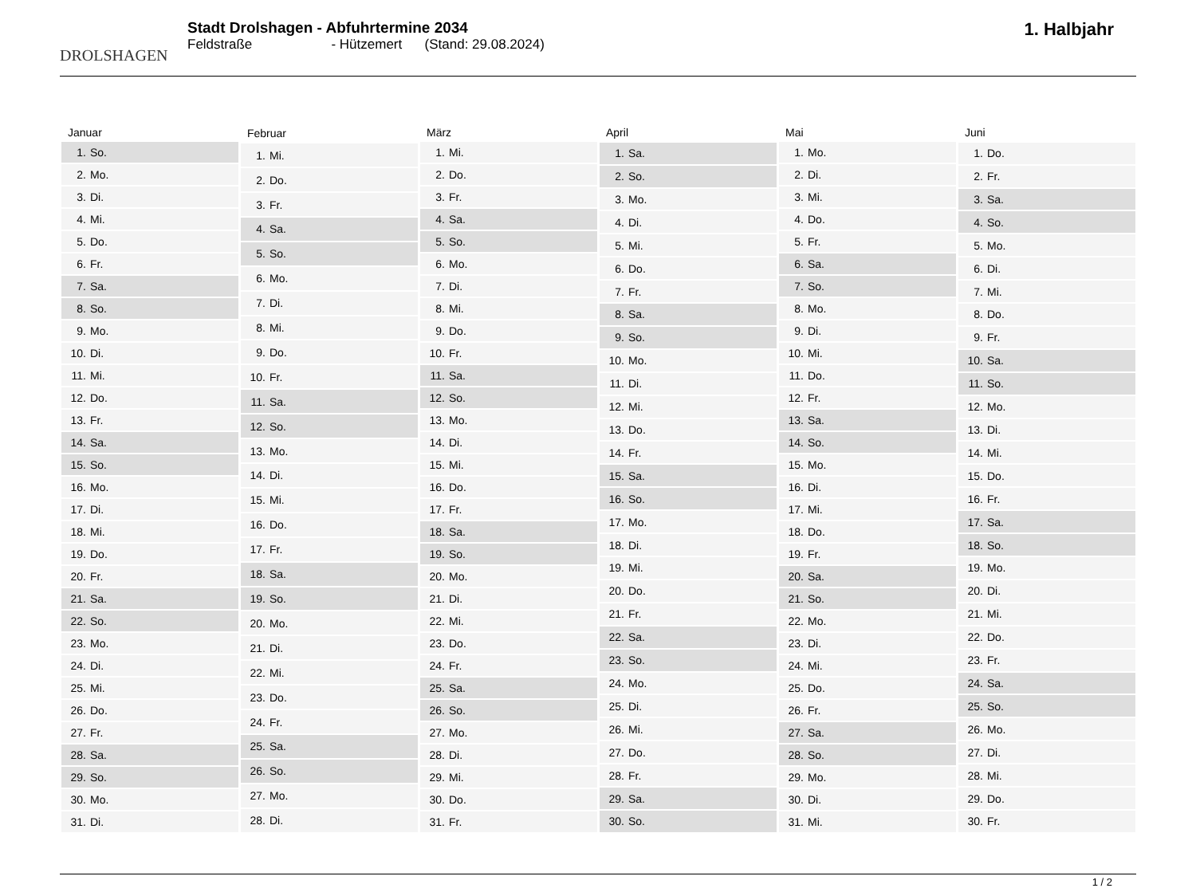DROLSHAGEN
Stadt Drolshagen - Abfuhrtermine 2034
Feldstraße - Hützemert (Stand: 29.08.2024)
1. Halbjahr
| Januar | |
| --- | --- |
| 1. | So. |
| 2. | Mo. |
| 3. | Di. |
| 4. | Mi. |
| 5. | Do. |
| 6. | Fr. |
| 7. | Sa. |
| 8. | So. |
| 9. | Mo. |
| 10. | Di. |
| 11. | Mi. |
| 12. | Do. |
| 13. | Fr. |
| 14. | Sa. |
| 15. | So. |
| 16. | Mo. |
| 17. | Di. |
| 18. | Mi. |
| 19. | Do. |
| 20. | Fr. |
| 21. | Sa. |
| 22. | So. |
| 23. | Mo. |
| 24. | Di. |
| 25. | Mi. |
| 26. | Do. |
| 27. | Fr. |
| 28. | Sa. |
| 29. | So. |
| 30. | Mo. |
| 31. | Di. |
| Februar | |
| --- | --- |
| 1. | Mi. |
| 2. | Do. |
| 3. | Fr. |
| 4. | Sa. |
| 5. | So. |
| 6. | Mo. |
| 7. | Di. |
| 8. | Mi. |
| 9. | Do. |
| 10. | Fr. |
| 11. | Sa. |
| 12. | So. |
| 13. | Mo. |
| 14. | Di. |
| 15. | Mi. |
| 16. | Do. |
| 17. | Fr. |
| 18. | Sa. |
| 19. | So. |
| 20. | Mo. |
| 21. | Di. |
| 22. | Mi. |
| 23. | Do. |
| 24. | Fr. |
| 25. | Sa. |
| 26. | So. |
| 27. | Mo. |
| 28. | Di. |
| März | |
| --- | --- |
| 1. | Mi. |
| 2. | Do. |
| 3. | Fr. |
| 4. | Sa. |
| 5. | So. |
| 6. | Mo. |
| 7. | Di. |
| 8. | Mi. |
| 9. | Do. |
| 10. | Fr. |
| 11. | Sa. |
| 12. | So. |
| 13. | Mo. |
| 14. | Di. |
| 15. | Mi. |
| 16. | Do. |
| 17. | Fr. |
| 18. | Sa. |
| 19. | So. |
| 20. | Mo. |
| 21. | Di. |
| 22. | Mi. |
| 23. | Do. |
| 24. | Fr. |
| 25. | Sa. |
| 26. | So. |
| 27. | Mo. |
| 28. | Di. |
| 29. | Mi. |
| 30. | Do. |
| 31. | Fr. |
| April | |
| --- | --- |
| 1. | Sa. |
| 2. | So. |
| 3. | Mo. |
| 4. | Di. |
| 5. | Mi. |
| 6. | Do. |
| 7. | Fr. |
| 8. | Sa. |
| 9. | So. |
| 10. | Mo. |
| 11. | Di. |
| 12. | Mi. |
| 13. | Do. |
| 14. | Fr. |
| 15. | Sa. |
| 16. | So. |
| 17. | Mo. |
| 18. | Di. |
| 19. | Mi. |
| 20. | Do. |
| 21. | Fr. |
| 22. | Sa. |
| 23. | So. |
| 24. | Mo. |
| 25. | Di. |
| 26. | Mi. |
| 27. | Do. |
| 28. | Fr. |
| 29. | Sa. |
| 30. | So. |
| Mai | |
| --- | --- |
| 1. | Mo. |
| 2. | Di. |
| 3. | Mi. |
| 4. | Do. |
| 5. | Fr. |
| 6. | Sa. |
| 7. | So. |
| 8. | Mo. |
| 9. | Di. |
| 10. | Mi. |
| 11. | Do. |
| 12. | Fr. |
| 13. | Sa. |
| 14. | So. |
| 15. | Mo. |
| 16. | Di. |
| 17. | Mi. |
| 18. | Do. |
| 19. | Fr. |
| 20. | Sa. |
| 21. | So. |
| 22. | Mo. |
| 23. | Di. |
| 24. | Mi. |
| 25. | Do. |
| 26. | Fr. |
| 27. | Sa. |
| 28. | So. |
| 29. | Mo. |
| 30. | Di. |
| 31. | Mi. |
| Juni | |
| --- | --- |
| 1. | Do. |
| 2. | Fr. |
| 3. | Sa. |
| 4. | So. |
| 5. | Mo. |
| 6. | Di. |
| 7. | Mi. |
| 8. | Do. |
| 9. | Fr. |
| 10. | Sa. |
| 11. | So. |
| 12. | Mo. |
| 13. | Di. |
| 14. | Mi. |
| 15. | Do. |
| 16. | Fr. |
| 17. | Sa. |
| 18. | So. |
| 19. | Mo. |
| 20. | Di. |
| 21. | Mi. |
| 22. | Do. |
| 23. | Fr. |
| 24. | Sa. |
| 25. | So. |
| 26. | Mo. |
| 27. | Di. |
| 28. | Mi. |
| 29. | Do. |
| 30. | Fr. |
1 / 2